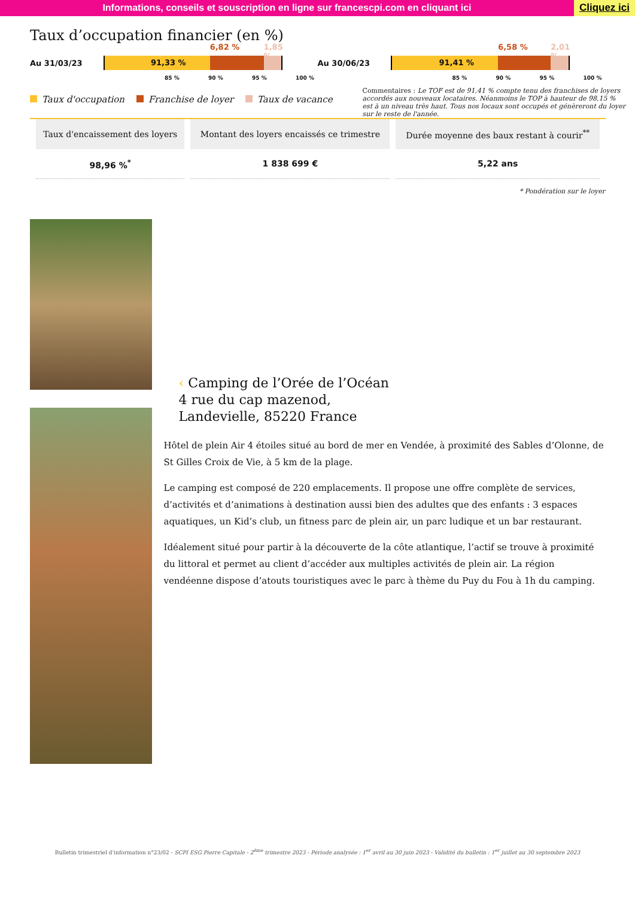Informations, conseils et souscription en ligne sur francescpi.com en cliquant ici
Cliquez ici
Taux d’occupation financier (en %)
Au 31/03/23
91,33 %
6,82 % 1,85 %
85 % 90 % 95 % 100 %
Au 30/06/23
91,41 %
6,58 % 2,01 %
85 % 90 % 95 % 100 %
Taux d'occupation Franchise de loyer Taux de vacance
Commentaires : Le TOF est de 91,41 % compte tenu des franchises de loyers accordés aux nouveaux locataires. Néanmoins le TOP à hauteur de 98,15 % est à un niveau très haut. Tous nos locaux sont occupés et génèreront du loyer sur le reste de l'année.
| Taux d'encaissement des loyers | Montant des loyers encaissés ce trimestre | Durée moyenne des baux restant à courir<sup>**</sup> |
| --- | --- | --- |
| 98,96 %<sup>*</sup> | 1 838 699 € | 5,22 ans |
* Pondération sur le loyer
‹ Camping de l’Orée de l’Océan
4 rue du cap mazenod,
Landevielle, 85220 France
Hôtel de plein Air 4 étoiles situé au bord de mer en Vendée, à proximité des Sables d’Olonne, de St Gilles Croix de Vie, à 5 km de la plage.
Le camping est composé de 220 emplacements. Il propose une offre complète de services, d’activités et d’animations à destination aussi bien des adultes que des enfants : 3 espaces aquatiques, un Kid’s club, un fitness parc de plein air, un parc ludique et un bar restaurant.
Idéalement situé pour partir à la découverte de la côte atlantique, l’actif se trouve à proximité du littoral et permet au client d’accéder aux multiples activités de plein air. La région vendéenne dispose d’atouts touristiques avec le parc à thème du Puy du Fou à 1h du camping.
Bulletin trimestriel d’information n°23/02 - SCPI ESG Pierre Capitale - 2<sup>ème</sup> trimestre 2023 - Période analysée : 1<sup>er</sup> avril au 30 juin 2023 - Validité du bulletin : 1<sup>er</sup> juillet au 30 septembre 2023